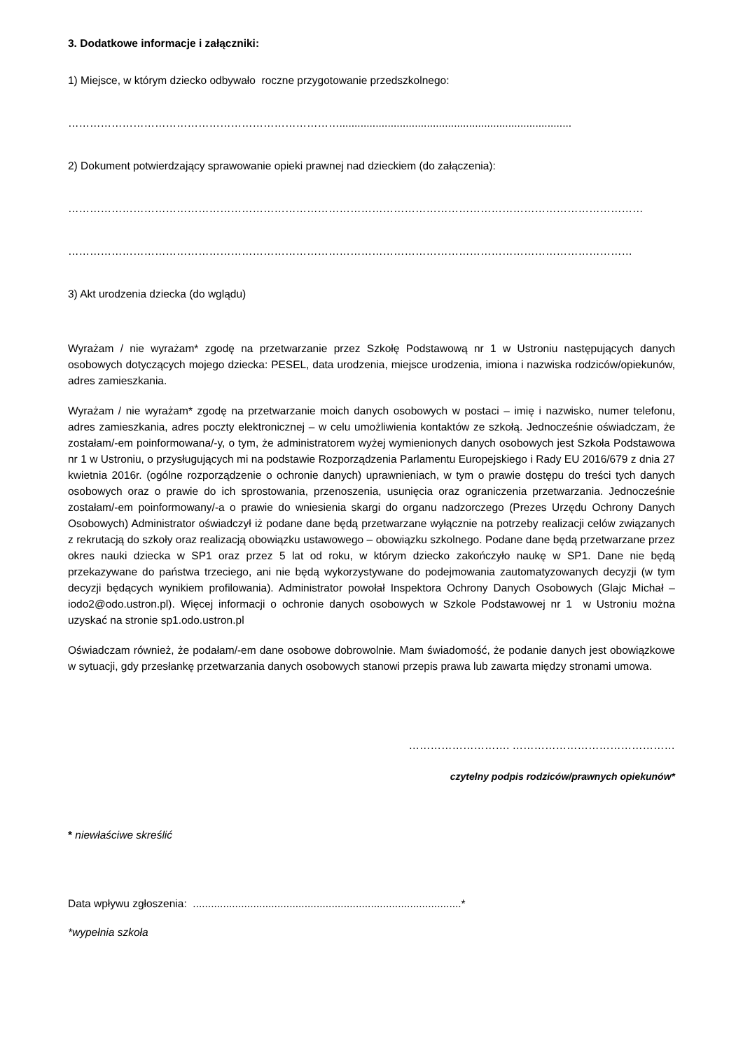3. Dodatkowe informacje i załączniki:
1) Miejsce, w którym dziecko odbywało roczne przygotowanie przedszkolnego:
………………………………………………………………….............................................................................
2) Dokument potwierdzający sprawowanie opieki prawnej nad dzieckiem (do załączenia):
……………………………………………………………………………………………………………………………………………
…………………………………………………………………………………………………………………………………………
3) Akt urodzenia dziecka (do wglądu)
Wyrażam / nie wyrażam* zgodę na przetwarzanie przez Szkołę Podstawową nr 1 w Ustroniu następujących danych osobowych dotyczących mojego dziecka: PESEL, data urodzenia, miejsce urodzenia, imiona i nazwiska rodziców/opiekunów, adres zamieszkania.
Wyrażam / nie wyrażam* zgodę na przetwarzanie moich danych osobowych w postaci – imię i nazwisko, numer telefonu, adres zamieszkania, adres poczty elektronicznej – w celu umożliwienia kontaktów ze szkołą. Jednocześnie oświadczam, że zostałam/-em poinformowana/-y, o tym, że administratorem wyżej wymienionych danych osobowych jest Szkoła Podstawowa nr 1 w Ustroniu, o przysługujących mi na podstawie Rozporządzenia Parlamentu Europejskiego i Rady EU 2016/679 z dnia 27 kwietnia 2016r. (ogólne rozporządzenie o ochronie danych) uprawnieniach, w tym o prawie dostępu do treści tych danych osobowych oraz o prawie do ich sprostowania, przenoszenia, usunięcia oraz ograniczenia przetwarzania. Jednocześnie zostałam/-em poinformowany/-a o prawie do wniesienia skargi do organu nadzorczego (Prezes Urzędu Ochrony Danych Osobowych) Administrator oświadczył iż podane dane będą przetwarzane wyłącznie na potrzeby realizacji celów związanych z rekrutacją do szkoły oraz realizacją obowiązku ustawowego – obowiązku szkolnego. Podane dane będą przetwarzane przez okres nauki dziecka w SP1 oraz przez 5 lat od roku, w którym dziecko zakończyło naukę w SP1. Dane nie będą przekazywane do państwa trzeciego, ani nie będą wykorzystywane do podejmowania zautomatyzowanych decyzji (w tym decyzji będących wynikiem profilowania). Administrator powołał Inspektora Ochrony Danych Osobowych (Glajc Michał – iodo2@odo.ustron.pl). Więcej informacji o ochronie danych osobowych w Szkole Podstawowej nr 1 w Ustroniu można uzyskać na stronie sp1.odo.ustron.pl
Oświadczam również, że podałam/-em dane osobowe dobrowolnie. Mam świadomość, że podanie danych jest obowiązkowe w sytuacji, gdy przesłankę przetwarzania danych osobowych stanowi przepis prawa lub zawarta między stronami umowa.
………………………. ………………………………………
czytelny podpis rodziców/prawnych opiekunów*
* niewłaściwe skreślić
Data wpływu zgłoszenia: .........................................................................................*
*wypełnia szkoła